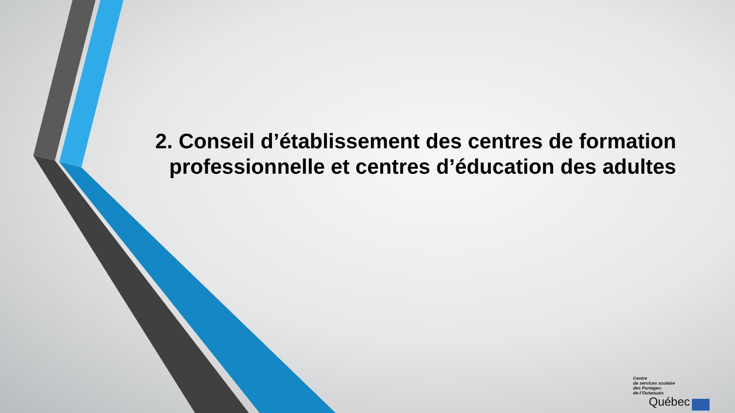2. Conseil d’établissement des centres de formation professionnelle et centres d’éducation des adultes
Centre
de services scolaire
des Portages-
de-l’Outaouais
Québec